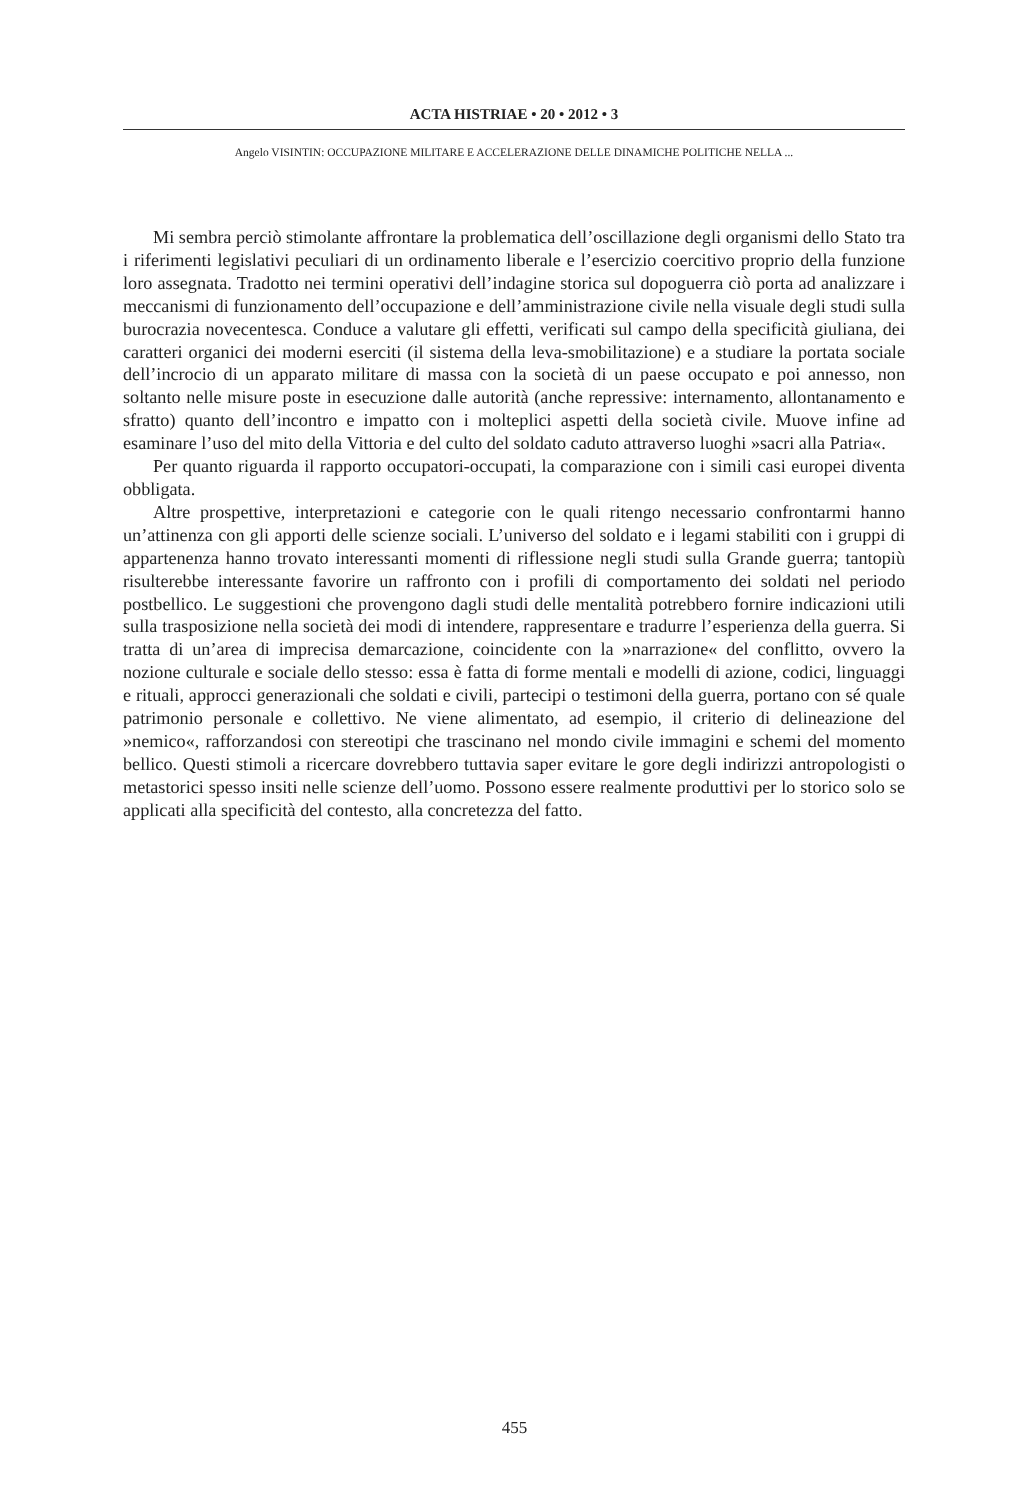ACTA HISTRIAE • 20 • 2012 • 3
Angelo VISINTIN: OCCUPAZIONE MILITARE E ACCELERAZIONE DELLE DINAMICHE POLITICHE NELLA ...
Mi sembra perciò stimolante affrontare la problematica dell’oscillazione degli organismi dello Stato tra i riferimenti legislativi peculiari di un ordinamento liberale e l’esercizio coercitivo proprio della funzione loro assegnata. Tradotto nei termini operativi dell’indagine storica sul dopoguerra ciò porta ad analizzare i meccanismi di funzionamento dell’occupazione e dell’amministrazione civile nella visuale degli studi sulla burocrazia novecentesca. Conduce a valutare gli effetti, verificati sul campo della specificità giuliana, dei caratteri organici dei moderni eserciti (il sistema della leva-smobilitazione) e a studiare la portata sociale dell’incrocio di un apparato militare di massa con la società di un paese occupato e poi annesso, non soltanto nelle misure poste in esecuzione dalle autorità (anche repressive: internamento, allontanamento e sfratto) quanto dell’incontro e impatto con i molteplici aspetti della società civile. Muove infine ad esaminare l’uso del mito della Vittoria e del culto del soldato caduto attraverso luoghi »sacri alla Patria«.
Per quanto riguarda il rapporto occupatori-occupati, la comparazione con i simili casi europei diventa obbligata.
Altre prospettive, interpretazioni e categorie con le quali ritengo necessario confrontarmi hanno un’attinenza con gli apporti delle scienze sociali. L’universo del soldato e i legami stabiliti con i gruppi di appartenenza hanno trovato interessanti momenti di riflessione negli studi sulla Grande guerra; tantopiù risulterebbe interessante favorire un raffronto con i profili di comportamento dei soldati nel periodo postbellico. Le suggestioni che provengono dagli studi delle mentalità potrebbero fornire indicazioni utili sulla trasposizione nella società dei modi di intendere, rappresentare e tradurre l’esperienza della guerra. Si tratta di un’area di imprecisa demarcazione, coincidente con la »narrazione« del conflitto, ovvero la nozione culturale e sociale dello stesso: essa è fatta di forme mentali e modelli di azione, codici, linguaggi e rituali, approcci generazionali che soldati e civili, partecipi o testimoni della guerra, portano con sé quale patrimonio personale e collettivo. Ne viene alimentato, ad esempio, il criterio di delineazione del »nemico«, rafforzandosi con stereotipi che trascinano nel mondo civile immagini e schemi del momento bellico. Questi stimoli a ricercare dovrebbero tuttavia saper evitare le gore degli indirizzi antropologisti o metastorici spesso insiti nelle scienze dell’uomo. Possono essere realmente produttivi per lo storico solo se applicati alla specificità del contesto, alla concretezza del fatto.
455